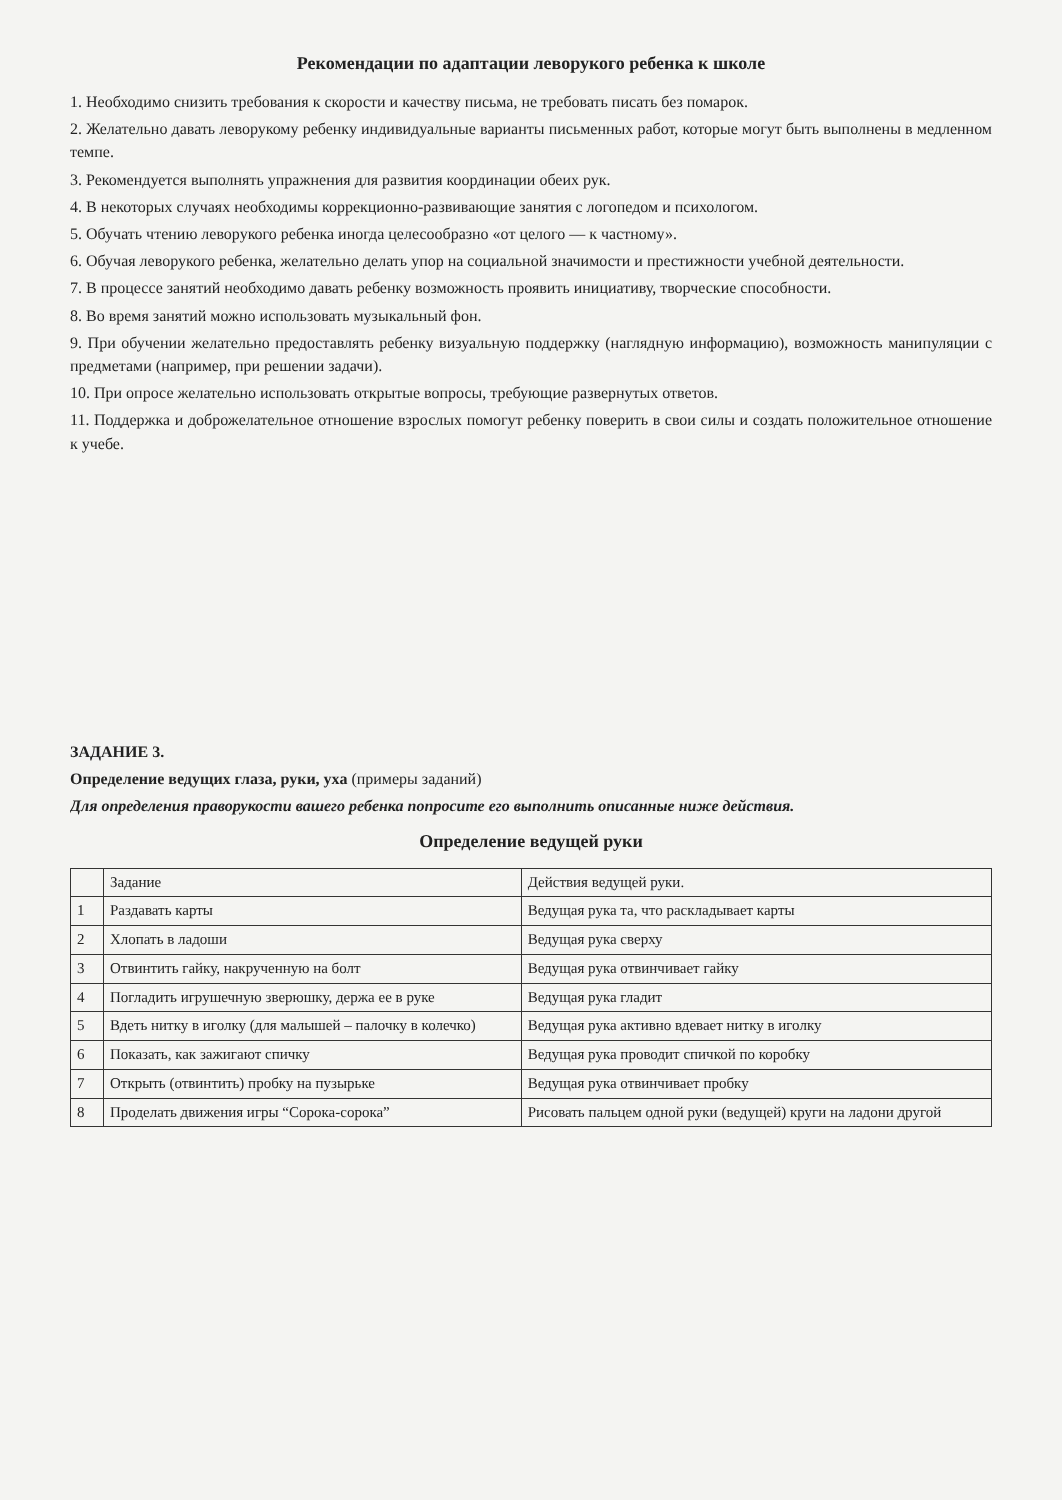Рекомендации по адаптации леворукого ребенка к школе
1. Необходимо снизить требования к скорости и качеству письма, не требовать писать без помарок.
2. Желательно давать леворукому ребенку индивидуальные варианты письменных работ, которые могут быть выполнены в медленном темпе.
3. Рекомендуется выполнять упражнения для развития координации обеих рук.
4. В некоторых случаях необходимы коррекционно-развивающие занятия с логопедом и психологом.
5. Обучать чтению леворукого ребенка иногда целесообразно «от целого — к частному».
6. Обучая леворукого ребенка, желательно делать упор на социальной значимости и престижности учебной деятельности.
7. В процессе занятий необходимо давать ребенку возможность проявить инициативу, творческие способности.
8. Во время занятий можно использовать музыкальный фон.
9. При обучении желательно предоставлять ребенку визуальную поддержку (наглядную информацию), возможность манипуляции с предметами (например, при решении задачи).
10. При опросе желательно использовать открытые вопросы, требующие развернутых ответов.
11. Поддержка и доброжелательное отношение взрослых помогут ребенку поверить в свои силы и создать положительное отношение к учебе.
ЗАДАНИЕ 3.
Определение ведущих глаза, руки, уха (примеры заданий)
Для определения праворукости вашего ребенка попросите его выполнить описанные ниже действия.
Определение ведущей руки
| | Задание | Действия ведущей руки. |
| --- | --- | --- |
| 1 | Раздавать карты | Ведущая рука та, что раскладывает карты |
| 2 | Хлопать в ладоши | Ведущая рука сверху |
| 3 | Отвинтить гайку, накрученную на болт | Ведущая рука отвинчивает гайку |
| 4 | Погладить игрушечную зверюшку, держа ее в руке | Ведущая рука гладит |
| 5 | Вдеть нитку в иголку (для малышей – палочку в колечко) | Ведущая рука активно вдевает нитку в иголку |
| 6 | Показать, как зажигают спичку | Ведущая рука проводит спичкой по коробку |
| 7 | Открыть (отвинтить) пробку на пузырьке | Ведущая рука отвинчивает пробку |
| 8 | Проделать движения игры “Сорока-сорока” | Рисовать пальцем одной руки (ведущей) круги на ладони другой |